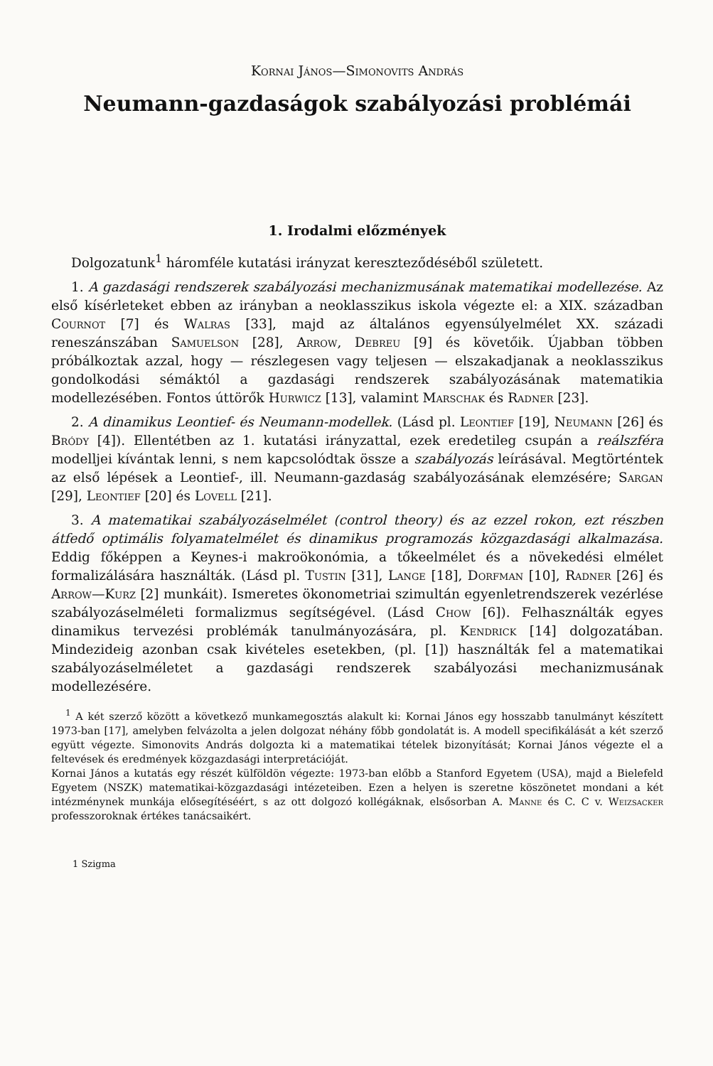Kornai János—Simonovits András
Neumann-gazdaságok szabályozási problémái
1. Irodalmi előzmények
Dolgozatunk<sup>1</sup> háromféle kutatási irányzat kereszteződéséből született.
1. A gazdasági rendszerek szabályozási mechanizmusának matematikai modellezése. Az első kísérleteket ebben az irányban a neoklasszikus iskola végezte el: a XIX. században Cournot [7] és Walras [33], majd az általános egyensúlyelmélet XX. századi reneszánszában Samuelson [28], Arrow, Debreu [9] és követőik. Újabban többen próbálkoztak azzal, hogy — részlegesen vagy teljesen — elszakadjanak a neoklasszikus gondolkodási sémáktól a gazdasági rendszerek szabályozásának matematikia modellezésében. Fontos úttörők Hurwicz [13], valamint Marschak és Radner [23].
2. A dinamikus Leontief- és Neumann-modellek. (Lásd pl. Leontief [19], Neumann [26] és Bródy [4]). Ellentétben az 1. kutatási irányzattal, ezek eredetileg csupán a reálszféra modelljei kívántak lenni, s nem kapcsolódtak össze a szabályozás leírásával. Megtörténtek az első lépések a Leontief-, ill. Neumann-gazdaság szabályozásának elemzésére; Sargan [29], Leontief [20] és Lovell [21].
3. A matematikai szabályozáselmélet (control theory) és az ezzel rokon, ezt részben átfedő optimális folyamatelmélet és dinamikus programozás közgazdasági alkalmazása. Eddig főképpen a Keynes-i makroökonómia, a tőkeelmélet és a növekedési elmélet formalizálására használták. (Lásd pl. Tustin [31], Lange [18], Dorfman [10], Radner [26] és Arrow—Kurz [2] munkáit). Ismeretes ökonometriai szimultán egyenletrendszerek vezérlése szabályozáselméleti formalizmus segítségével. (Lásd Chow [6]). Felhasználták egyes dinamikus tervezési problémák tanulmányozására, pl. Kendrick [14] dolgozatában. Mindezideig azonban csak kivételes esetekben, (pl. [1]) használták fel a matematikai szabályozáselméletet a gazdasági rendszerek szabályozási mechanizmusának modellezésére.
<sup>1</sup> A két szerző között a következő munkamegosztás alakult ki: Kornai János egy hosszabb tanulmányt készített 1973-ban [17], amelyben felvázolta a jelen dolgozat néhány főbb gondolatát is. A modell specifikálását a két szerző együtt végezte. Simonovits András dolgozta ki a matematikai tételek bizonyítását; Kornai János végezte el a feltevések és eredmények közgazdasági interpretációját.
Kornai János a kutatás egy részét külföldön végezte: 1973-ban előbb a Stanford Egyetem (USA), majd a Bielefeld Egyetem (NSZK) matematikai-közgazdasági intézeteiben. Ezen a helyen is szeretne köszönetet mondani a két intézménynek munkája elősegítéséért, s az ott dolgozó kollégáknak, elsősorban A. Manne és C. C v. Weizsacker professzoroknak értékes tanácsaikért.
1 Szigma